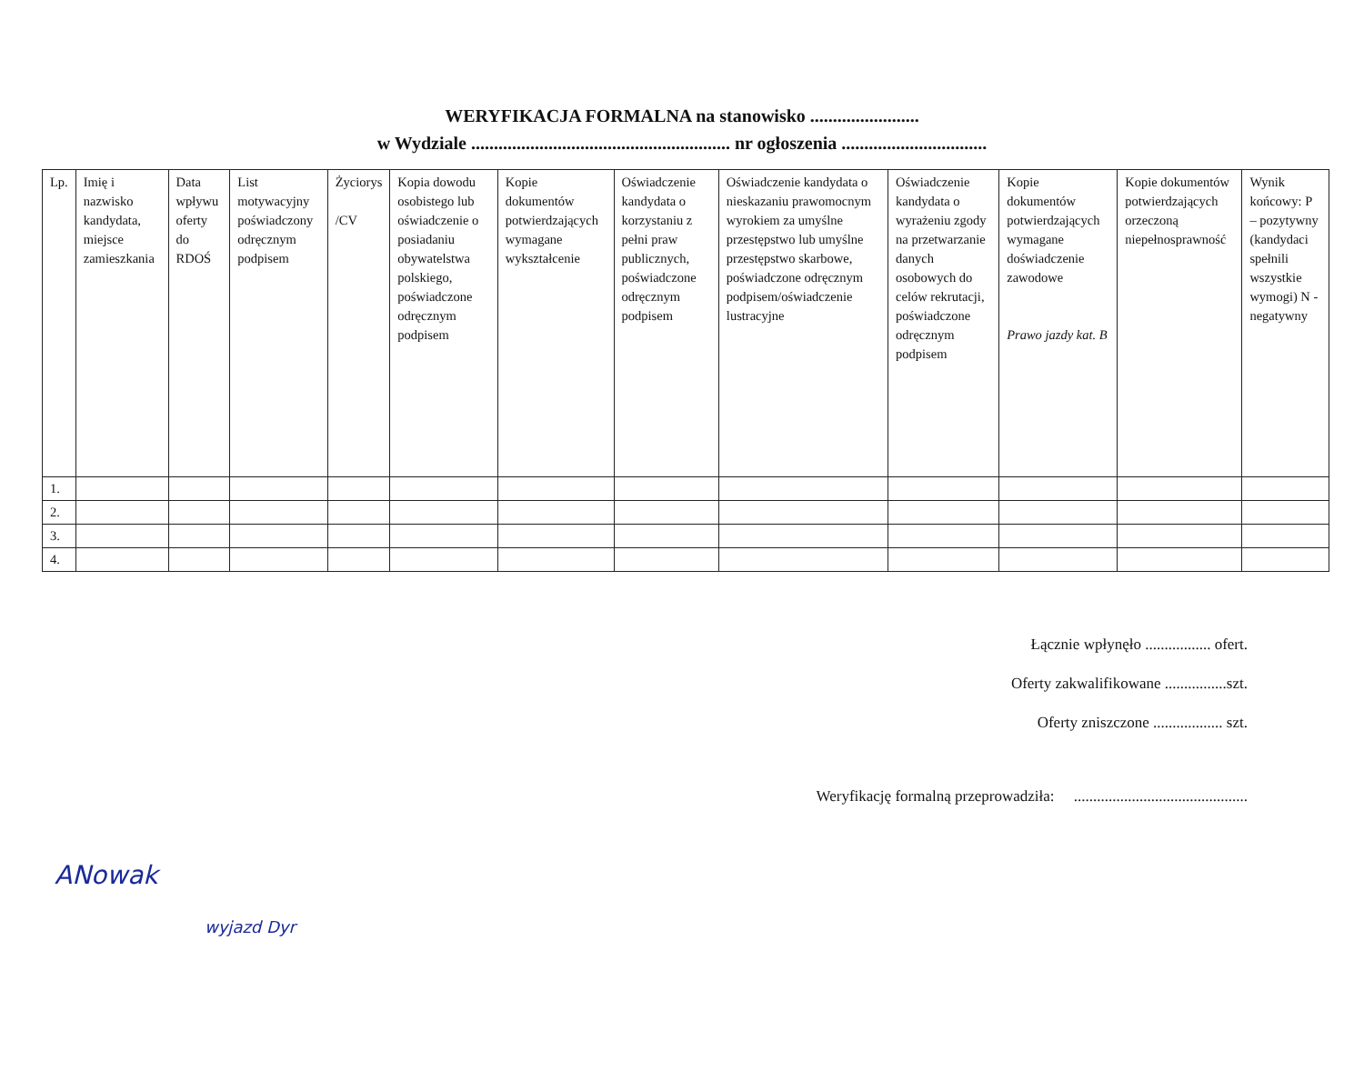WERYFIKACJA FORMALNA na stanowisko ........................
w Wydziale ......................................................... nr ogłoszenia ................................
| Lp. | Imię i nazwisko kandydata, miejsce zamieszkania | Data wpływu oferty do RDOŚ | List motywacyjny poświadczony odręcznym podpisem | Życiorys /CV | Kopia dowodu osobistego lub oświadczenie o posiadaniu obywatelstwa polskiego, poświadczone odręcznym podpisem | Kopie dokumentów potwierdzających wymagane wykształcenie | Oświadczenie kandydata o korzystaniu z pełni praw publicznych, poświadczone odręcznym podpisem | Oświadczenie kandydata o nieskazaniu prawomocnym wyrokiem za umyślne przestępstwo lub umyślne przestępstwo skarbowe, poświadczone odręcznym podpisem/oświadczenie lustracyjne | Oświadczenie kandydata o wyrażeniu zgody na przetwarzanie danych osobowych do celów rekrutacji, poświadczone odręcznym podpisem | Kopie dokumentów potwierdzających wymagane doświadczenie zawodowe Prawo jazdy kat. B | Kopie dokumentów potwierdzających orzeczoną niepełnosprawność | Wynik końcowy: P – pozytywny (kandydaci spełnili wszystkie wymogi) N - negatywny |
| --- | --- | --- | --- | --- | --- | --- | --- | --- | --- | --- | --- | --- |
| 1. | | | | | | | | | | | | |
| 2. | | | | | | | | | | | | |
| 3. | | | | | | | | | | | | |
| 4. | | | | | | | | | | | | |
Łącznie wpłynęło ................. ofert.
Oferty zakwalifikowane ................szt.
Oferty zniszczone .................. szt.
Weryfikację formalną przeprowadziła: .............................................
ANowak
wyjazd Dyr